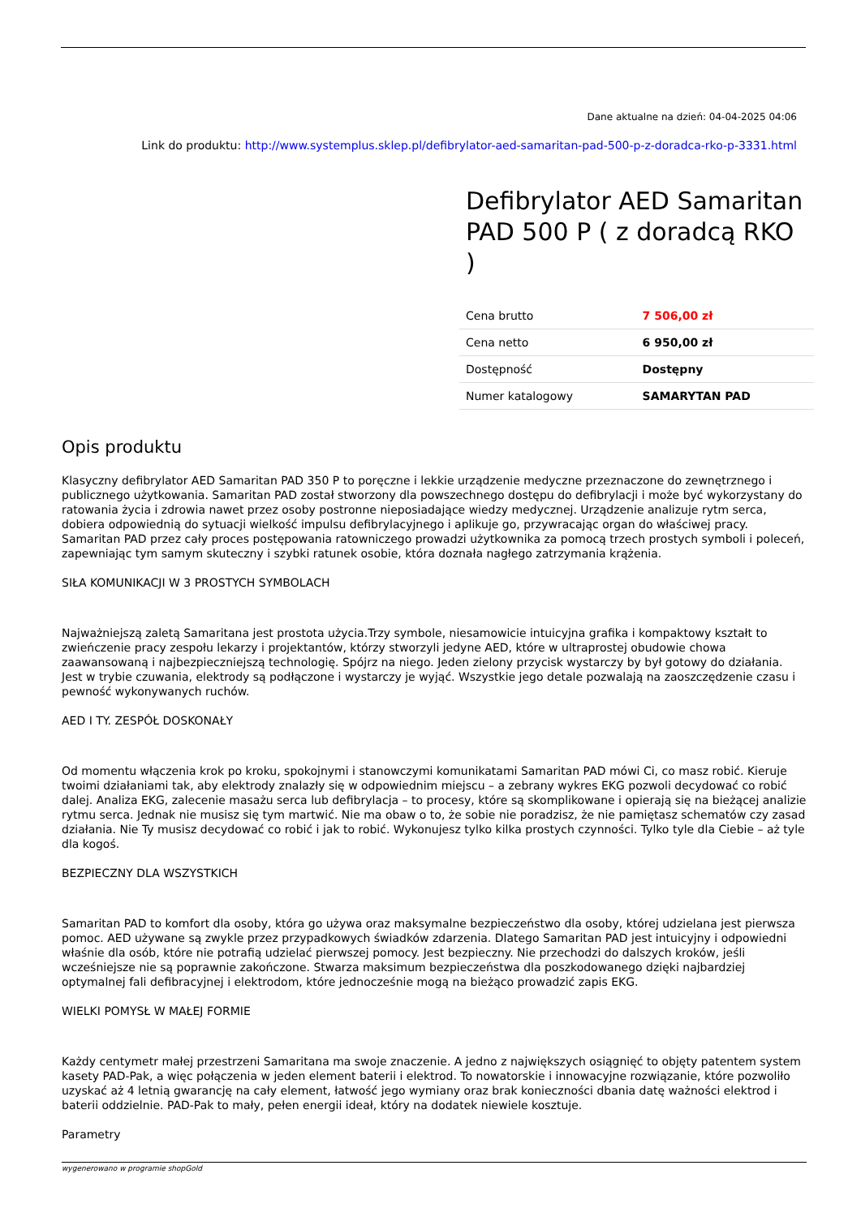Dane aktualne na dzień: 04-04-2025 04:06
Link do produktu: http://www.systemplus.sklep.pl/defibrylator-aed-samaritan-pad-500-p-z-doradca-rko-p-3331.html
Defibrylator AED Samaritan PAD 500 P ( z doradcą RKO )
| Cena brutto | 7 506,00 zł |
| Cena netto | 6 950,00 zł |
| Dostępność | Dostępny |
| Numer katalogowy | SAMARYTAN PAD |
Opis produktu
Klasyczny defibrylator AED Samaritan PAD 350 P to poręczne i lekkie urządzenie medyczne przeznaczone do zewnętrznego i publicznego użytkowania. Samaritan PAD został stworzony dla powszechnego dostępu do defibrylacji i może być wykorzystany do ratowania życia i zdrowia nawet przez osoby postronne nieposiadające wiedzy medycznej. Urządzenie analizuje rytm serca, dobiera odpowiednią do sytuacji wielkość impulsu defibrylacyjnego i aplikuje go, przywracając organ do właściwej pracy. Samaritan PAD przez cały proces postępowania ratowniczego prowadzi użytkownika za pomocą trzech prostych symboli i poleceń, zapewniając tym samym skuteczny i szybki ratunek osobie, która doznała nagłego zatrzymania krążenia.
SIŁA KOMUNIKACJI W 3 PROSTYCH SYMBOLACH
Najważniejszą zaletą Samaritana jest prostota użycia.Trzy symbole, niesamowicie intuicyjna grafika i kompaktowy kształt to zwieńczenie pracy zespołu lekarzy i projektantów, którzy stworzyli jedyne AED, które w ultraprostej obudowie chowa zaawansowaną i najbezpieczniejszą technologię. Spójrz na niego. Jeden zielony przycisk wystarczy by był gotowy do działania. Jest w trybie czuwania, elektrody są podłączone i wystarczy je wyjąć. Wszystkie jego detale pozwalają na zaoszczędzenie czasu i pewność wykonywanych ruchów.
AED I TY. ZESPÓŁ DOSKONAŁY
Od momentu włączenia krok po kroku, spokojnymi i stanowczymi komunikatami Samaritan PAD mówi Ci, co masz robić. Kieruje twoimi działaniami tak, aby elektrody znalazły się w odpowiednim miejscu – a zebrany wykres EKG pozwoli decydować co robić dalej. Analiza EKG, zalecenie masażu serca lub defibrylacja – to procesy, które są skomplikowane i opierają się na bieżącej analizie rytmu serca. Jednak nie musisz się tym martwić. Nie ma obaw o to, że sobie nie poradzisz, że nie pamiętasz schematów czy zasad działania. Nie Ty musisz decydować co robić i jak to robić. Wykonujesz tylko kilka prostych czynności. Tylko tyle dla Ciebie – aż tyle dla kogoś.
BEZPIECZNY DLA WSZYSTKICH
Samaritan PAD to komfort dla osoby, która go używa oraz maksymalne bezpieczeństwo dla osoby, której udzielana jest pierwsza pomoc. AED używane są zwykle przez przypadkowych świadków zdarzenia. Dlatego Samaritan PAD jest intuicyjny i odpowiedni właśnie dla osób, które nie potrafią udzielać pierwszej pomocy. Jest bezpieczny. Nie przechodzi do dalszych kroków, jeśli wcześniejsze nie są poprawnie zakończone. Stwarza maksimum bezpieczeństwa dla poszkodowanego dzięki najbardziej optymalnej fali defibracyjnej i elektrodom, które jednocześnie mogą na bieżąco prowadzić zapis EKG.
WIELKI POMYSŁ W MAŁEJ FORMIE
Każdy centymetr małej przestrzeni Samaritana ma swoje znaczenie. A jedno z największych osiągnięć to objęty patentem system kasety PAD-Pak, a więc połączenia w jeden element baterii i elektrod. To nowatorskie i innowacyjne rozwiązanie, które pozwoliło uzyskać aż 4 letnią gwarancję na cały element, łatwość jego wymiany oraz brak konieczności dbania datę ważności elektrod i baterii oddzielnie. PAD-Pak to mały, pełen energii ideał, który na dodatek niewiele kosztuje.
Parametry
wygenerowano w programie shopGold